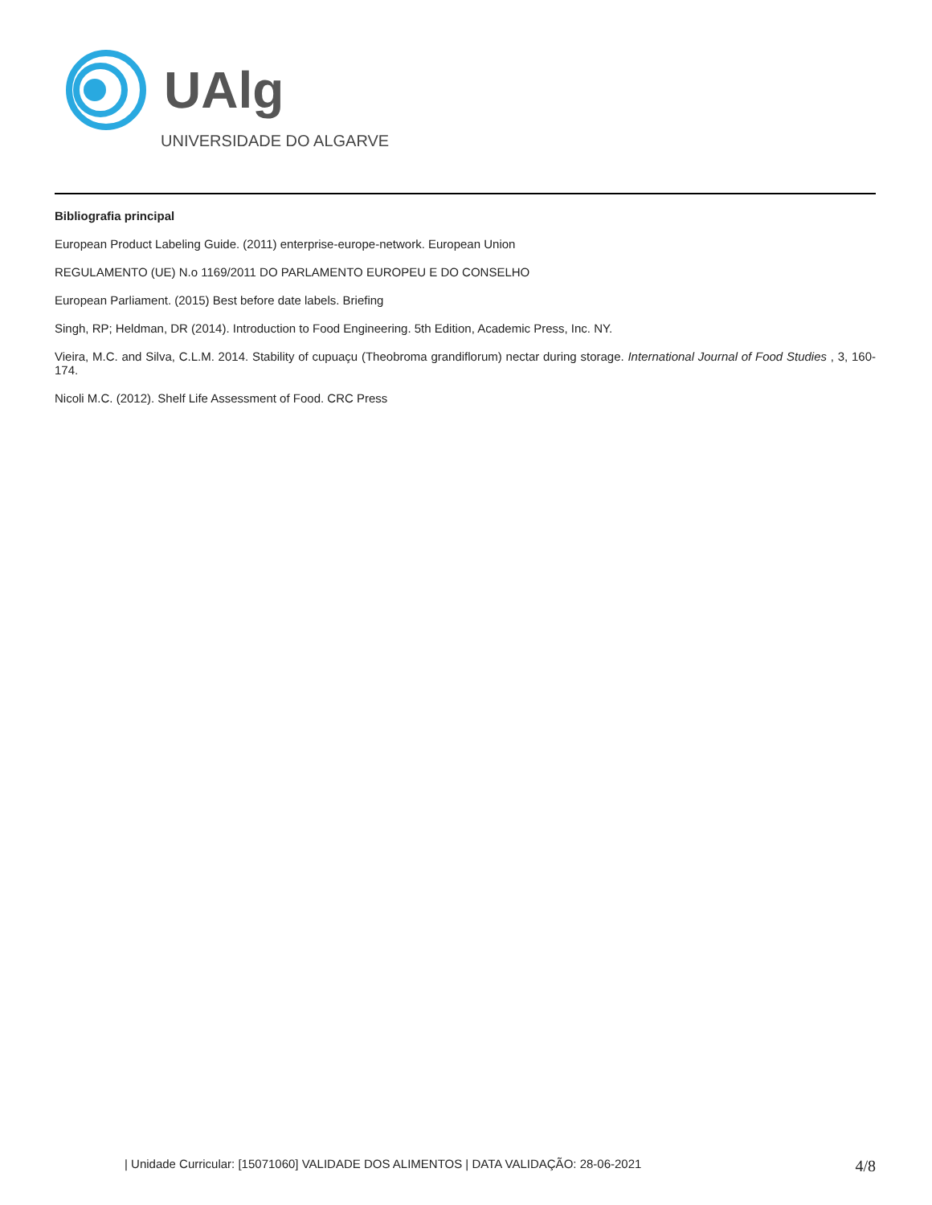UAlg
UNIVERSIDADE DO ALGARVE
Bibliografia principal
European Product Labeling Guide. (2011) enterprise-europe-network. European Union
REGULAMENTO (UE) N.o 1169/2011 DO PARLAMENTO EUROPEU E DO CONSELHO
European Parliament. (2015) Best before date labels. Briefing
Singh, RP; Heldman, DR (2014). Introduction to Food Engineering. 5th Edition, Academic Press, Inc. NY.
Vieira, M.C. and Silva, C.L.M. 2014. Stability of cupuaçu (Theobroma grandiflorum) nectar during storage. International Journal of Food Studies , 3, 160-174.
Nicoli M.C. (2012). Shelf Life Assessment of Food. CRC Press
| Unidade Curricular: [15071060] VALIDADE DOS ALIMENTOS | DATA VALIDAÇÃO: 28-06-2021 4/8